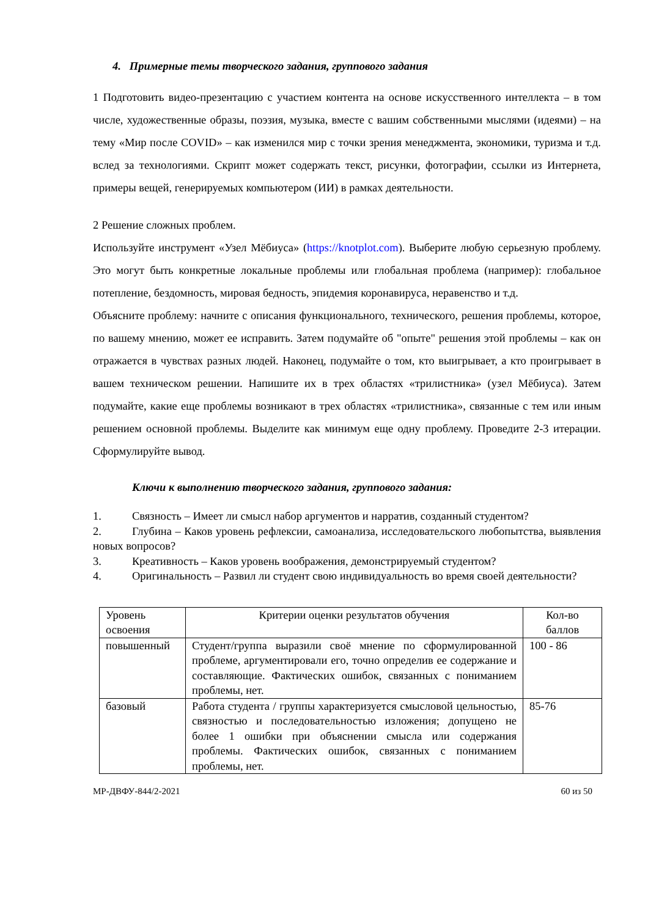4. Примерные темы творческого задания, группового задания
1 Подготовить видео-презентацию с участием контента на основе искусственного интеллекта – в том числе, художественные образы, поэзия, музыка, вместе с вашим собственными мыслями (идеями) – на тему «Мир после COVID» – как изменился мир с точки зрения менеджмента, экономики, туризма и т.д. вслед за технологиями. Скрипт может содержать текст, рисунки, фотографии, ссылки из Интернета, примеры вещей, генерируемых компьютером (ИИ) в рамках деятельности.
2 Решение сложных проблем.
Используйте инструмент «Узел Мёбиуса» (https://knotplot.com). Выберите любую серьезную проблему. Это могут быть конкретные локальные проблемы или глобальная проблема (например): глобальное потепление, бездомность, мировая бедность, эпидемия коронавируса, неравенство и т.д.
Объясните проблему: начните с описания функционального, технического, решения проблемы, которое, по вашему мнению, может ее исправить. Затем подумайте об "опыте" решения этой проблемы – как он отражается в чувствах разных людей. Наконец, подумайте о том, кто выигрывает, а кто проигрывает в вашем техническом решении. Напишите их в трех областях «трилистника» (узел Мёбиуса). Затем подумайте, какие еще проблемы возникают в трех областях «трилистника», связанные с тем или иным решением основной проблемы. Выделите как минимум еще одну проблему. Проведите 2-3 итерации. Сформулируйте вывод.
Ключи к выполнению творческого задания, группового задания:
1. Связность – Имеет ли смысл набор аргументов и нарратив, созданный студентом?
2. Глубина – Каков уровень рефлексии, самоанализа, исследовательского любопытства, выявления новых вопросов?
3. Креативность – Каков уровень воображения, демонстрируемый студентом?
4. Оригинальность – Развил ли студент свою индивидуальность во время своей деятельности?
| Уровень освоения | Критерии оценки результатов обучения | Кол-во баллов |
| --- | --- | --- |
| повышенный | Студент/группа выразили своё мнение по сформулированной проблеме, аргументировали его, точно определив ее содержание и составляющие. Фактических ошибок, связанных с пониманием проблемы, нет. | 100 - 86 |
| базовый | Работа студента / группы характеризуется смысловой цельностью, связностью и последовательностью изложения; допущено не более 1 ошибки при объяснении смысла или содержания проблемы. Фактических ошибок, связанных с пониманием проблемы, нет. | 85-76 |
МР-ДВФУ-844/2-2021 60 из 50